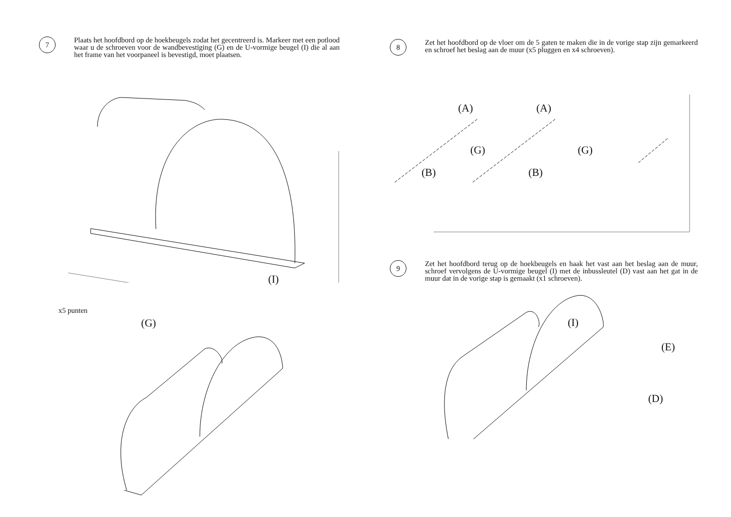7
Plaats het hoofdbord op de hoekbeugels zodat het gecentreerd is. Markeer met een potlood waar u de schroeven voor de wandbevestiging (G) en de U-vormige beugel (I) die al aan het frame van het voorpaneel is bevestigd, moet plaatsen.
x5 punten (G) (I)
8
Zet het hoofdbord op de vloer om de 5 gaten te maken die in de vorige stap zijn gemarkeerd en schroef het beslag aan de muur (x5 pluggen en x4 schroeven).
(A) (A)
(G) (G)
(B) (B)
9
Zet het hoofdbord terug op de hoekbeugels en haak het vast aan het beslag aan de muur, schroef vervolgens de U-vormige beugel (I) met de inbussleutel (D) vast aan het gat in de muur dat in de vorige stap is gemaakt (x1 schroeven).
(I) (E)
(D)